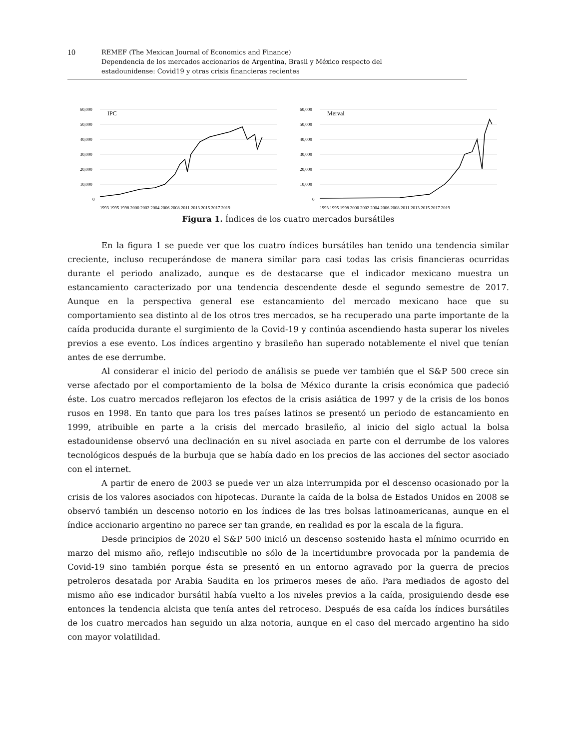10
REMEF (The Mexican Journal of Economics and Finance)
Dependencia de los mercados accionarios de Argentina, Brasil y México respecto del
estadounidense: Covid19 y otras crisis financieras recientes
60,000
50,000
40,000
30,000
20,000
10,000
0
IPC
1993 1995 1998 2000 2002 2004 2006 2008 2011 2013 2015 2017 2019
60,000
50,000
40,000
30,000
20,000
10,000
0
Merval
1993 1995 1998 2000 2002 2004 2006 2008 2011 2013 2015 2017 2019
Figura 1. Índices de los cuatro mercados bursátiles
En la figura 1 se puede ver que los cuatro índices bursátiles han tenido una tendencia similar creciente, incluso recuperándose de manera similar para casi todas las crisis financieras ocurridas durante el periodo analizado, aunque es de destacarse que el indicador mexicano muestra un estancamiento caracterizado por una tendencia descendente desde el segundo semestre de 2017. Aunque en la perspectiva general ese estancamiento del mercado mexicano hace que su comportamiento sea distinto al de los otros tres mercados, se ha recuperado una parte importante de la caída producida durante el surgimiento de la Covid-19 y continúa ascendiendo hasta superar los niveles previos a ese evento. Los índices argentino y brasileño han superado notablemente el nivel que tenían antes de ese derrumbe.
Al considerar el inicio del periodo de análisis se puede ver también que el S&P 500 crece sin verse afectado por el comportamiento de la bolsa de México durante la crisis económica que padeció éste. Los cuatro mercados reflejaron los efectos de la crisis asiática de 1997 y de la crisis de los bonos rusos en 1998. En tanto que para los tres países latinos se presentó un periodo de estancamiento en 1999, atribuible en parte a la crisis del mercado brasileño, al inicio del siglo actual la bolsa estadounidense observó una declinación en su nivel asociada en parte con el derrumbe de los valores tecnológicos después de la burbuja que se había dado en los precios de las acciones del sector asociado con el internet.
A partir de enero de 2003 se puede ver un alza interrumpida por el descenso ocasionado por la crisis de los valores asociados con hipotecas. Durante la caída de la bolsa de Estados Unidos en 2008 se observó también un descenso notorio en los índices de las tres bolsas latinoamericanas, aunque en el índice accionario argentino no parece ser tan grande, en realidad es por la escala de la figura.
Desde principios de 2020 el S&P 500 inició un descenso sostenido hasta el mínimo ocurrido en marzo del mismo año, reflejo indiscutible no sólo de la incertidumbre provocada por la pandemia de Covid-19 sino también porque ésta se presentó en un entorno agravado por la guerra de precios petroleros desatada por Arabia Saudita en los primeros meses de año. Para mediados de agosto del mismo año ese indicador bursátil había vuelto a los niveles previos a la caída, prosiguiendo desde ese entonces la tendencia alcista que tenía antes del retroceso. Después de esa caída los índices bursátiles de los cuatro mercados han seguido un alza notoria, aunque en el caso del mercado argentino ha sido con mayor volatilidad.